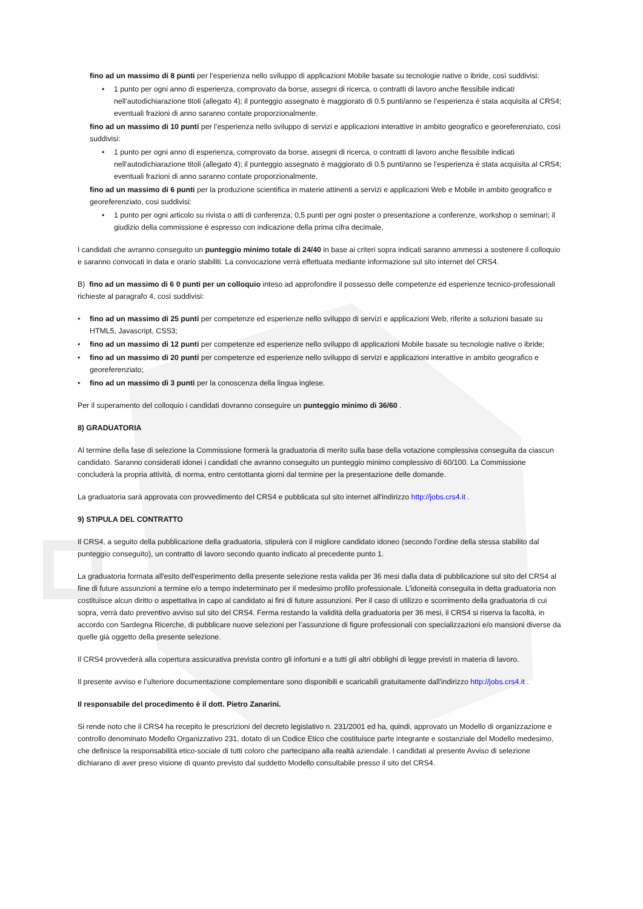fino ad un massimo di 8 punti per l’esperienza nello sviluppo di applicazioni Mobile basate su tecnologie native o ibride, così suddivisi:
• 1 punto per ogni anno di esperienza, comprovato da borse, assegni di ricerca, o contratti di lavoro anche flessibile indicati nell’autodichiarazione titoli (allegato 4); il punteggio assegnato è maggiorato di 0.5 punti/anno se l’esperienza è stata acquisita al CRS4; eventuali frazioni di anno saranno contate proporzionalmente.
fino ad un massimo di 10 punti per l’esperienza nello sviluppo di servizi e applicazioni interattive in ambito geografico e georeferenziato, così suddivisi:
• 1 punto per ogni anno di esperienza, comprovato da borse, assegni di ricerca, o contratti di lavoro anche flessibile indicati nell’autodichiarazione titoli (allegato 4); il punteggio assegnato è maggiorato di 0.5 punti/anno se l’esperienza è stata acquisita al CRS4; eventuali frazioni di anno saranno contate proporzionalmente.
fino ad un massimo di 6 punti per la produzione scientifica in materie attinenti a servizi e applicazioni Web e Mobile in ambito geografico e georeferenziato, cosi suddivisi:
• 1 punto per ogni articolo su rivista o atti di conferenza; 0,5 punti per ogni poster o presentazione a conferenze, workshop o seminari; il giudizio della commissione è espresso con indicazione della prima cifra decimale.
I candidati che avranno conseguito un punteggio minimo totale di 24/40 in base ai criteri sopra indicati saranno ammessi a sostenere il colloquio e saranno convocati in data e orario stabiliti. La convocazione verrà effettuata mediante informazione sul sito internet del CRS4.
B) fino ad un massimo di 6 0 punti per un colloquio inteso ad approfondire il possesso delle competenze ed esperienze tecnico-professionali richieste al paragrafo 4, così suddivisi:
• fino ad un massimo di 25 punti per competenze ed esperienze nello sviluppo di servizi e applicazioni Web, riferite a soluzioni basate su HTML5, Javascript, CSS3;
• fino ad un massimo di 12 punti per competenze ed esperienze nello sviluppo di applicazioni Mobile basate su tecnologie native o ibride;
• fino ad un massimo di 20 punti per competenze ed esperienze nello sviluppo di servizi e applicazioni interattive in ambito geografico e georeferenziato;
• fino ad un massimo di 3 punti per la conoscenza della lingua inglese.
Per il superamento del colloquio i candidati dovranno conseguire un punteggio minimo di 36/60 .
8) GRADUATORIA
Al termine della fase di selezione la Commissione formerà la graduatoria di merito sulla base della votazione complessiva conseguita da ciascun candidato. Saranno considerati idonei i candidati che avranno conseguito un punteggio minimo complessivo di 60/100. La Commissione concluderà la propria attività, di norma, entro centottanta giorni dal termine per la presentazione delle domande.
La graduatoria sarà approvata con provvedimento del CRS4 e pubblicata sul sito internet all'indirizzo http://jobs.crs4.it .
9) STIPULA DEL CONTRATTO
Il CRS4, a seguito della pubblicazione della graduatoria, stipulerà con il migliore candidato idoneo (secondo l’ordine della stessa stabilito dal punteggio conseguito), un contratto di lavoro secondo quanto indicato al precedente punto 1.
La graduatoria formata all'esito dell'esperimento della presente selezione resta valida per 36 mesi dalla data di pubblicazione sul sito del CRS4 al fine di future assunzioni a termine e/o a tempo indeterminato per il medesimo profilo professionale. L'idoneità conseguita in detta graduatoria non costituisce alcun diritto o aspettativa in capo al candidato ai fini di future assunzioni. Per il caso di utilizzo e scorrimento della graduatoria di cui sopra, verrà dato preventivo avviso sul sito del CRS4. Ferma restando la validità della graduatoria per 36 mesi, il CRS4 si riserva la facoltà, in accordo con Sardegna Ricerche, di pubblicare nuove selezioni per l’assunzione di figure professionali con specializzazioni e/o mansioni diverse da quelle già oggetto della presente selezione.
Il CRS4 provvederà alla copertura assicurativa prevista contro gli infortuni e a tutti gli altri obblighi di legge previsti in materia di lavoro.
Il presente avviso e l’ulteriore documentazione complementare sono disponibili e scaricabili gratuitamente dall'indirizzo http://jobs.crs4.it .
Il responsabile del procedimento è il dott. Pietro Zanarini.
Si rende noto che il CRS4 ha recepito le prescrizioni del decreto legislativo n. 231/2001 ed ha, quindi, approvato un Modello di organizzazione e controllo denominato Modello Organizzativo 231, dotato di un Codice Etico che costituisce parte integrante e sostanziale del Modello medesimo, che definisce la responsabilità etico-sociale di tutti coloro che partecipano alla realtà aziendale. I candidati al presente Avviso di selezione dichiarano di aver preso visione di quanto previsto dal suddetto Modello consultabile presso il sito del CRS4.